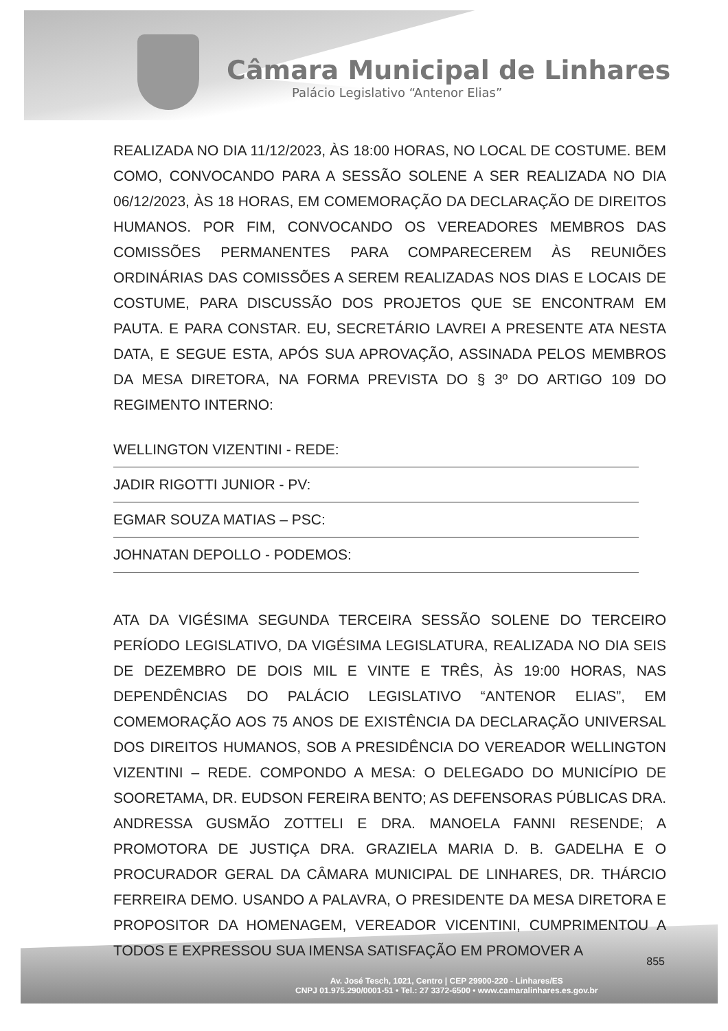Câmara Municipal de Linhares
Palácio Legislativo “Antenor Elias”
REALIZADA NO DIA 11/12/2023, ÀS 18:00 HORAS, NO LOCAL DE COSTUME. BEM COMO, CONVOCANDO PARA A SESSÃO SOLENE A SER REALIZADA NO DIA 06/12/2023, ÀS 18 HORAS, EM COMEMORAÇÃO DA DECLARAÇÃO DE DIREITOS HUMANOS. POR FIM, CONVOCANDO OS VEREADORES MEMBROS DAS COMISSÕES PERMANENTES PARA COMPARECEREM ÀS REUNIÕES ORDINÁRIAS DAS COMISSÕES A SEREM REALIZADAS NOS DIAS E LOCAIS DE COSTUME, PARA DISCUSSÃO DOS PROJETOS QUE SE ENCONTRAM EM PAUTA. E PARA CONSTAR. EU, SECRETÁRIO LAVREI A PRESENTE ATA NESTA DATA, E SEGUE ESTA, APÓS SUA APROVAÇÃO, ASSINADA PELOS MEMBROS DA MESA DIRETORA, NA FORMA PREVISTA DO § 3º DO ARTIGO 109 DO REGIMENTO INTERNO:
WELLINGTON VIZENTINI - REDE:
JADIR RIGOTTI JUNIOR - PV:
EGMAR SOUZA MATIAS – PSC:
JOHNATAN DEPOLLO - PODEMOS:
ATA DA VIGÉSIMA SEGUNDA TERCEIRA SESSÃO SOLENE DO TERCEIRO PERÍODO LEGISLATIVO, DA VIGÉSIMA LEGISLATURA, REALIZADA NO DIA SEIS DE DEZEMBRO DE DOIS MIL E VINTE E TRÊS, ÀS 19:00 HORAS, NAS DEPENDÊNCIAS DO PALÁCIO LEGISLATIVO “ANTENOR ELIAS”, EM COMEMORAÇÃO AOS 75 ANOS DE EXISTÊNCIA DA DECLARAÇÃO UNIVERSAL DOS DIREITOS HUMANOS, SOB A PRESIDÊNCIA DO VEREADOR WELLINGTON VIZENTINI – REDE. COMPONDO A MESA: O DELEGADO DO MUNICÍPIO DE SOORETAMA, DR. EUDSON FEREIRA BENTO; AS DEFENSORAS PÚBLICAS DRA. ANDRESSA GUSMÃO ZOTTELI E DRA. MANOELA FANNI RESENDE; A PROMOTORA DE JUSTIÇA DRA. GRAZIELA MARIA D. B. GADELHA E O PROCURADOR GERAL DA CÂMARA MUNICIPAL DE LINHARES, DR. THÁRCIO FERREIRA DEMO. USANDO A PALAVRA, O PRESIDENTE DA MESA DIRETORA E PROPOSITOR DA HOMENAGEM, VEREADOR VICENTINI, CUMPRIMENTOU A TODOS E EXPRESSOU SUA IMENSA SATISFAÇÃO EM PROMOVER A
855
Av. José Tesch, 1021, Centro | CEP 29900-220 - Linhares/ES
CNPJ 01.975.290/0001-51 • Tel.: 27 3372-6500 • www.camaralinhares.es.gov.br